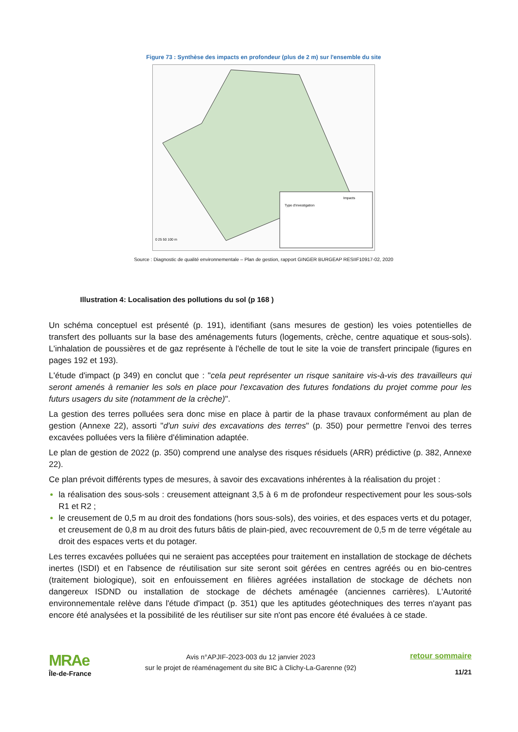Figure 73 : Synthèse des impacts en profondeur (plus de 2 m) sur l'ensemble du site
Impacts
Type d'investigation
0 25 50 100 m
Source : Diagnostic de qualité environnementale – Plan de gestion, rapport GINGER BURGEAP RESIIF10917-02, 2020
Illustration 4: Localisation des pollutions du sol (p 168 )
Un schéma conceptuel est présenté (p. 191), identifiant (sans mesures de gestion) les voies potentielles de transfert des polluants sur la base des aménagements futurs (logements, crèche, centre aquatique et sous-sols). L'inhalation de poussières et de gaz représente à l'échelle de tout le site la voie de transfert principale (figures en pages 192 et 193).
L'étude d'impact (p 349) en conclut que : "cela peut représenter un risque sanitaire vis-à-vis des travailleurs qui seront amenés à remanier les sols en place pour l'excavation des futures fondations du projet comme pour les futurs usagers du site (notamment de la crèche)".
La gestion des terres polluées sera donc mise en place à partir de la phase travaux conformément au plan de gestion (Annexe 22), assorti "d'un suivi des excavations des terres" (p. 350) pour permettre l'envoi des terres excavées polluées vers la filière d'élimination adaptée.
Le plan de gestion de 2022 (p. 350) comprend une analyse des risques résiduels (ARR) prédictive (p. 382, Annexe 22).
Ce plan prévoit différents types de mesures, à savoir des excavations inhérentes à la réalisation du projet :
la réalisation des sous-sols : creusement atteignant 3,5 à 6 m de profondeur respectivement pour les sous-sols R1 et R2 ;
le creusement de 0,5 m au droit des fondations (hors sous-sols), des voiries, et des espaces verts et du potager, et creusement de 0,8 m au droit des futurs bâtis de plain-pied, avec recouvrement de 0,5 m de terre végétale au droit des espaces verts et du potager.
Les terres excavées polluées qui ne seraient pas acceptées pour traitement en installation de stockage de déchets inertes (ISDI) et en l'absence de réutilisation sur site seront soit gérées en centres agréés ou en bio-centres (traitement biologique), soit en enfouissement en filières agréées installation de stockage de déchets non dangereux ISDND ou installation de stockage de déchets aménagée (anciennes carrières). L'Autorité environnementale relève dans l'étude d'impact (p. 351) que les aptitudes géotechniques des terres n'ayant pas encore été analysées et la possibilité de les réutiliser sur site n'ont pas encore été évaluées à ce stade.
MRAe
Île-de-France
Avis n°APJIF-2023-003 du 12 janvier 2023
sur le projet de réaménagement du site BIC à Clichy-La-Garenne (92)
retour sommaire
11/21